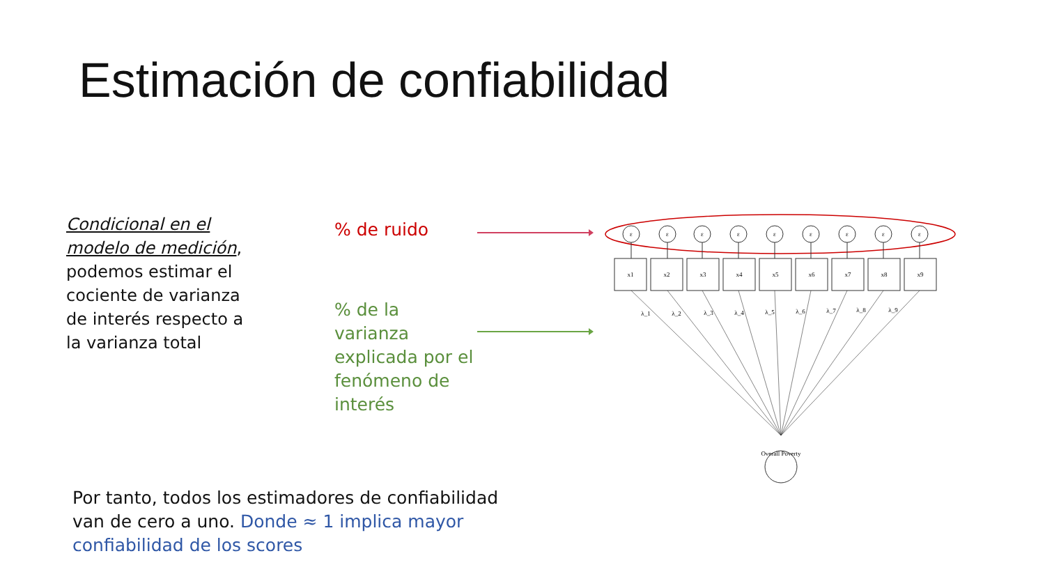Estimación de confiabilidad
Condicional en el modelo de medición, podemos estimar el cociente de varianza de interés respecto a la varianza total
% de ruido
% de la varianza explicada por el fenómeno de interés
Overall Poverty
ε
ε
ε
ε
ε
ε
ε
ε
ε
x1
x2
x3
x4
x5
x6
x7
x8
x9
λ_1
λ_2
λ_3
λ_4
λ_5
λ_6
λ_7
λ_8
λ_9
Por tanto, todos los estimadores de confiabilidad van de cero a uno. Donde ≈ 1 implica mayor confiabilidad de los scores